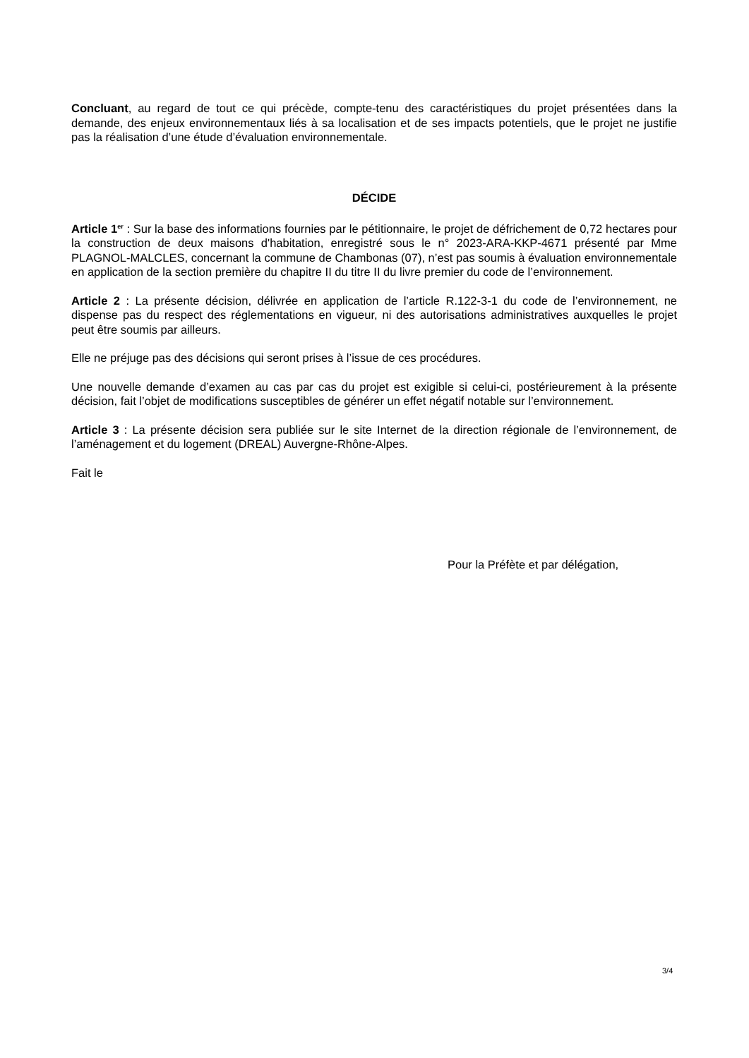Concluant, au regard de tout ce qui précède, compte-tenu des caractéristiques du projet présentées dans la demande, des enjeux environnementaux liés à sa localisation et de ses impacts potentiels, que le projet ne justifie pas la réalisation d’une étude d’évaluation environnementale.
DÉCIDE
Article 1<sup>er</sup> : Sur la base des informations fournies par le pétitionnaire, le projet de défrichement de 0,72 hectares pour la construction de deux maisons d'habitation, enregistré sous le n° 2023-ARA-KKP-4671 présenté par Mme PLAGNOL-MALCLES, concernant la commune de Chambonas (07), n’est pas soumis à évaluation environnementale en application de la section première du chapitre II du titre II du livre premier du code de l’environnement.
Article 2 : La présente décision, délivrée en application de l’article R.122-3-1 du code de l’environnement, ne dispense pas du respect des réglementations en vigueur, ni des autorisations administratives auxquelles le projet peut être soumis par ailleurs.
Elle ne préjuge pas des décisions qui seront prises à l’issue de ces procédures.
Une nouvelle demande d’examen au cas par cas du projet est exigible si celui-ci, postérieurement à la présente décision, fait l’objet de modifications susceptibles de générer un effet négatif notable sur l’environnement.
Article 3 : La présente décision sera publiée sur le site Internet de la direction régionale de l’environnement, de l’aménagement et du logement (DREAL) Auvergne-Rhône-Alpes.
Fait le
Pour la Préfète et par délégation,
3/4